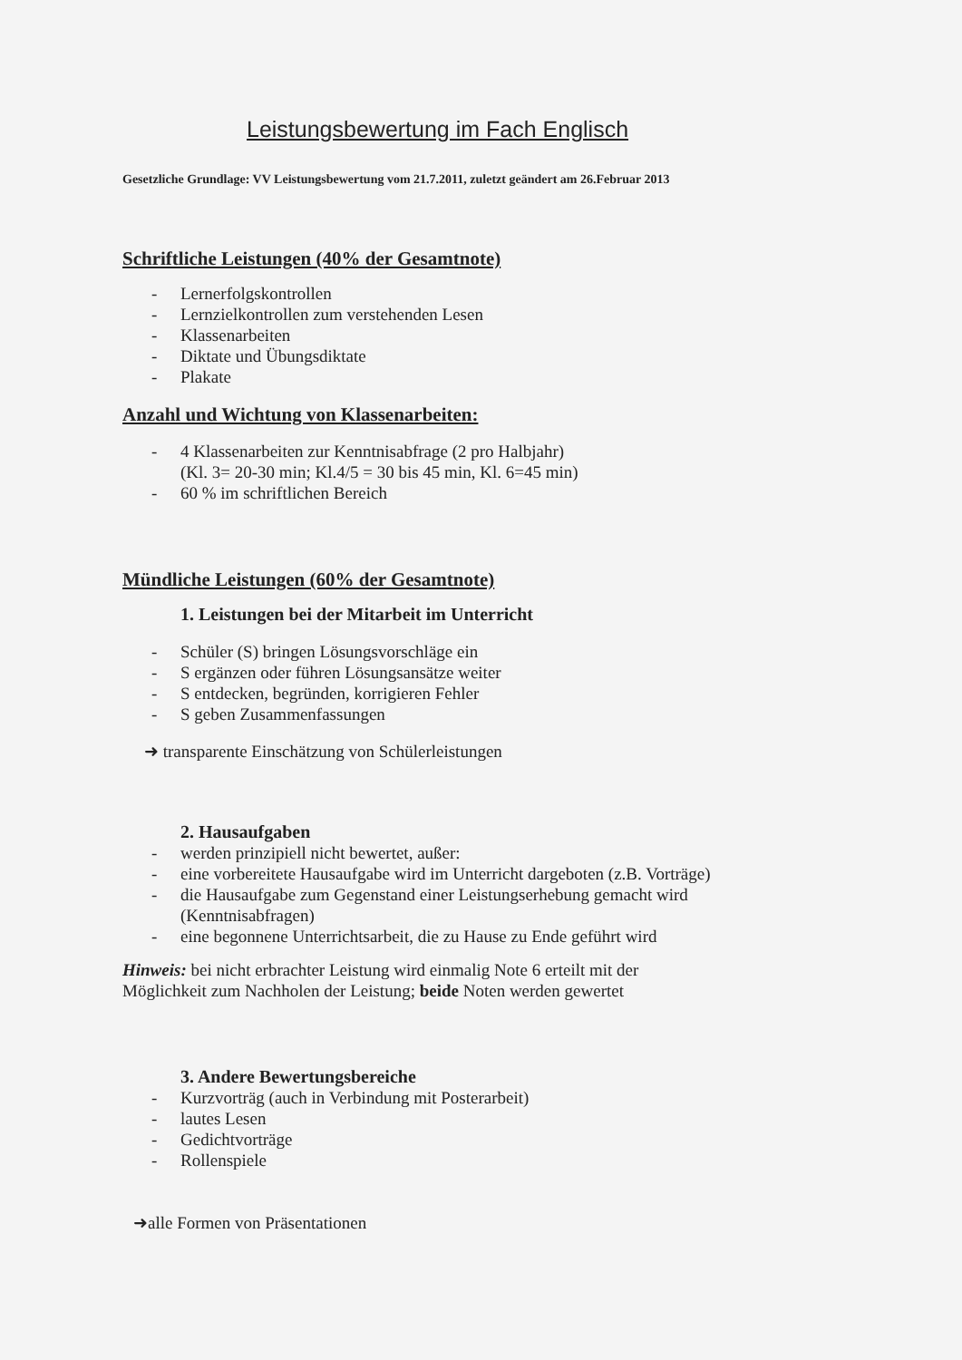Leistungsbewertung im Fach Englisch
Gesetzliche Grundlage: VV Leistungsbewertung vom 21.7.2011, zuletzt geändert am 26.Februar 2013
Schriftliche Leistungen (40% der Gesamtnote)
- Lernerfolgskontrollen
- Lernzielkontrollen zum verstehenden Lesen
- Klassenarbeiten
- Diktate und Übungsdiktate
- Plakate
Anzahl und Wichtung von Klassenarbeiten:
- 4 Klassenarbeiten zur Kenntnisabfrage (2 pro Halbjahr)
(Kl. 3= 20-30 min; Kl.4/5 = 30 bis 45 min, Kl. 6=45 min)
- 60 % im schriftlichen Bereich
Mündliche Leistungen (60% der Gesamtnote)
1. Leistungen bei der Mitarbeit im Unterricht
- Schüler (S) bringen Lösungsvorschläge ein
- S ergänzen oder führen Lösungsansätze weiter
- S entdecken, begründen, korrigieren Fehler
- S geben Zusammenfassungen
➜ transparente Einschätzung von Schülerleistungen
2. Hausaufgaben
- werden prinzipiell nicht bewertet, außer:
- eine vorbereitete Hausaufgabe wird im Unterricht dargeboten (z.B. Vorträge)
- die Hausaufgabe zum Gegenstand einer Leistungserhebung gemacht wird
(Kenntnisabfragen)
- eine begonnene Unterrichtsarbeit, die zu Hause zu Ende geführt wird
Hinweis: bei nicht erbrachter Leistung wird einmalig Note 6 erteilt mit der
Möglichkeit zum Nachholen der Leistung; beide Noten werden gewertet
3. Andere Bewertungsbereiche
- Kurzvorträg (auch in Verbindung mit Posterarbeit)
- lautes Lesen
- Gedichtvorträge
- Rollenspiele
➜alle Formen von Präsentationen